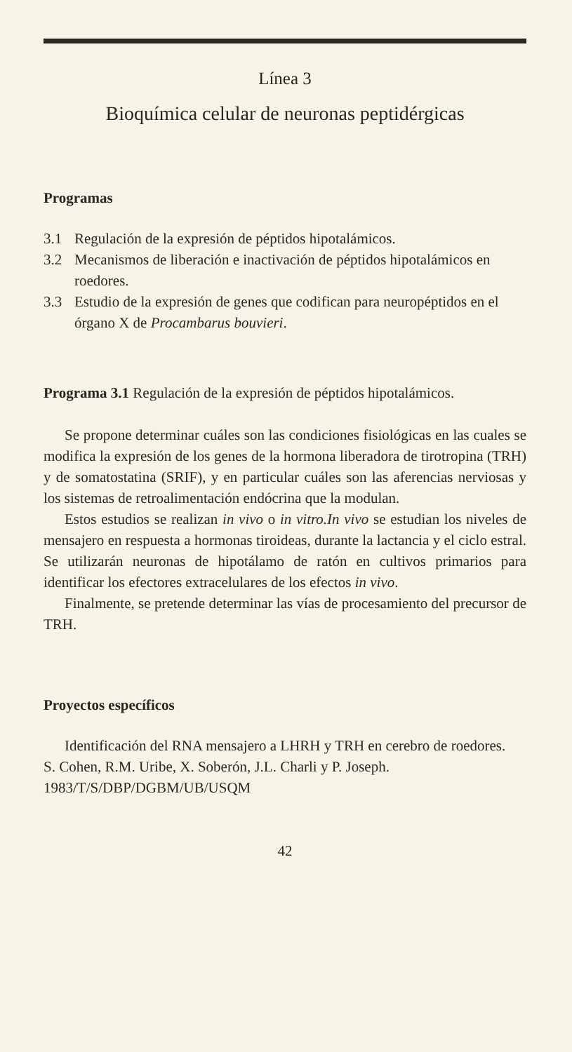Línea 3
Bioquímica celular de neuronas peptidérgicas
Programas
3.1 Regulación de la expresión de péptidos hipotalámicos.
3.2 Mecanismos de liberación e inactivación de péptidos hipotalámicos en roedores.
3.3 Estudio de la expresión de genes que codifican para neuropéptidos en el órgano X de Procambarus bouvieri.
Programa 3.1 Regulación de la expresión de péptidos hipotalámicos.
Se propone determinar cuáles son las condiciones fisiológicas en las cuales se modifica la expresión de los genes de la hormona liberadora de tirotropina (TRH) y de somatostatina (SRIF), y en particular cuáles son las aferencias nerviosas y los sistemas de retroalimentación endócrina que la modulan.
Estos estudios se realizan in vivo o in vitro.In vivo se estudian los niveles de mensajero en respuesta a hormonas tiroideas, durante la lactancia y el ciclo estral. Se utilizarán neuronas de hipotálamo de ratón en cultivos primarios para identificar los efectores extracelulares de los efectos in vivo.
Finalmente, se pretende determinar las vías de procesamiento del precursor de TRH.
Proyectos específicos
Identificación del RNA mensajero a LHRH y TRH en cerebro de roedores.
S. Cohen, R.M. Uribe, X. Soberón, J.L. Charli y P. Joseph.
1983/T/S/DBP/DGBM/UB/USQM
42